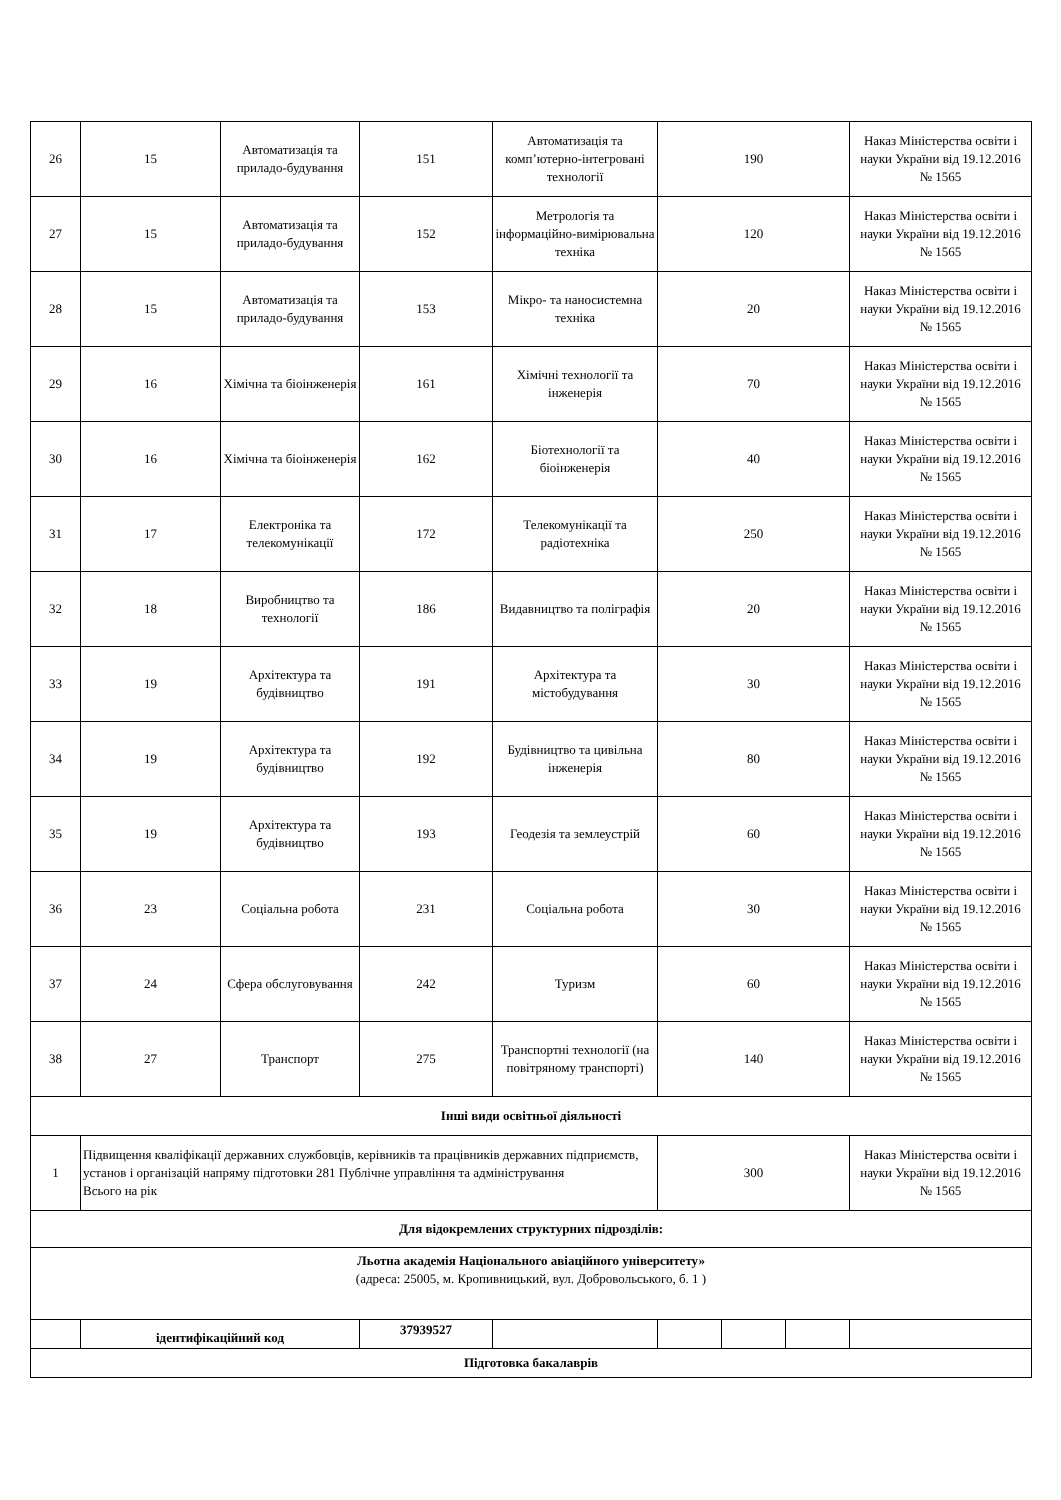| 26 | 15 | Автоматизація та приладо-будування | 151 | Автоматизація та комп’ютерно-інтегровані технології | 190 | | | Наказ Міністерства освіти і науки України від 19.12.2016 № 1565 |
| 27 | 15 | Автоматизація та приладо-будування | 152 | Метрологія та інформаційно-вимірювальна техніка | 120 | | | Наказ Міністерства освіти і науки України від 19.12.2016 № 1565 |
| 28 | 15 | Автоматизація та приладо-будування | 153 | Мікро- та наносистемна техніка | 20 | | | Наказ Міністерства освіти і науки України від 19.12.2016 № 1565 |
| 29 | 16 | Хімічна та біоінженерія | 161 | Хімічні технології та інженерія | 70 | | | Наказ Міністерства освіти і науки України від 19.12.2016 № 1565 |
| 30 | 16 | Хімічна та біоінженерія | 162 | Біотехнології та біоінженерія | 40 | | | Наказ Міністерства освіти і науки України від 19.12.2016 № 1565 |
| 31 | 17 | Електроніка та телекомунікації | 172 | Телекомунікації та радіотехніка | 250 | | | Наказ Міністерства освіти і науки України від 19.12.2016 № 1565 |
| 32 | 18 | Виробництво та технології | 186 | Видавництво та поліграфія | 20 | | | Наказ Міністерства освіти і науки України від 19.12.2016 № 1565 |
| 33 | 19 | Архітектура та будівництво | 191 | Архітектура та містобудування | 30 | | | Наказ Міністерства освіти і науки України від 19.12.2016 № 1565 |
| 34 | 19 | Архітектура та будівництво | 192 | Будівництво та цивільна інженерія | 80 | | | Наказ Міністерства освіти і науки України від 19.12.2016 № 1565 |
| 35 | 19 | Архітектура та будівництво | 193 | Геодезія та землеустрій | 60 | | | Наказ Міністерства освіти і науки України від 19.12.2016 № 1565 |
| 36 | 23 | Соціальна робота | 231 | Соціальна робота | 30 | | | Наказ Міністерства освіти і науки України від 19.12.2016 № 1565 |
| 37 | 24 | Сфера обслуговування | 242 | Туризм | 60 | | | Наказ Міністерства освіти і науки України від 19.12.2016 № 1565 |
| 38 | 27 | Транспорт | 275 | Транспортні технології (на повітряному транспорті) | 140 | | | Наказ Міністерства освіти і науки України від 19.12.2016 № 1565 |
| Інші види освітньої діяльності | | | | | | | | |
| 1 | Підвищення кваліфікації державних службовців, керівників та працівників державних підприємств, установ і організацій напряму підготовки 281 Публічне управління та адміністрування Всього на рік | | | | 300 | | | Наказ Міністерства освіти і науки України від 19.12.2016 № 1565 |
| Для відокремлених структурних підрозділів: | | | | | | | | |
| Льотна академія Національного авіаційного університету» (адреса: 25005, м. Кропивницький, вул. Добровольського, б. 1 ) | | | | | | | | |
| | ідентифікаційний код | | 37939527 | | | | | |
| Підготовка бакалаврів | | | | | | | | |